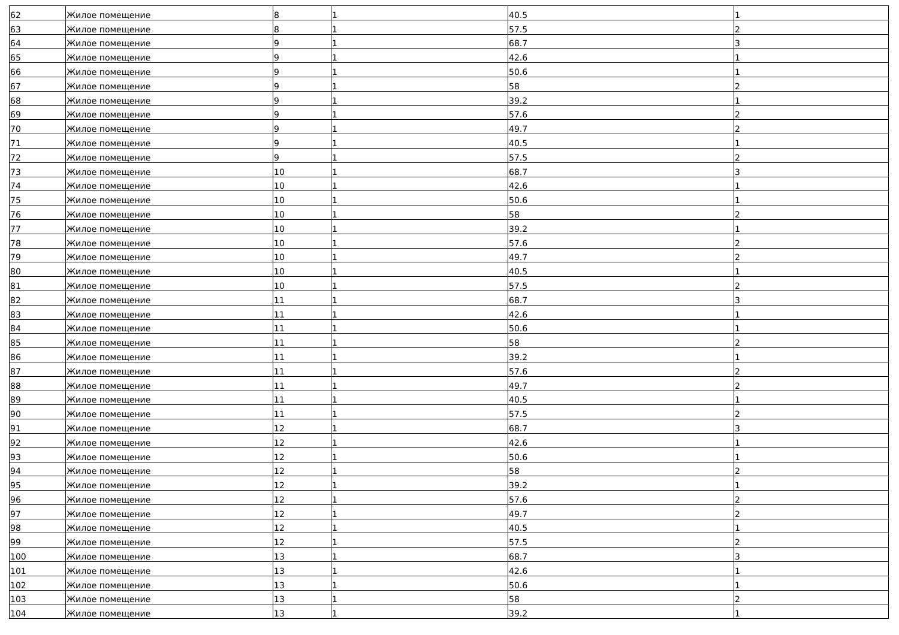| 62 | Жилое помещение | 8 | 1 | 40.5 | 1 |
| 63 | Жилое помещение | 8 | 1 | 57.5 | 2 |
| 64 | Жилое помещение | 9 | 1 | 68.7 | 3 |
| 65 | Жилое помещение | 9 | 1 | 42.6 | 1 |
| 66 | Жилое помещение | 9 | 1 | 50.6 | 1 |
| 67 | Жилое помещение | 9 | 1 | 58 | 2 |
| 68 | Жилое помещение | 9 | 1 | 39.2 | 1 |
| 69 | Жилое помещение | 9 | 1 | 57.6 | 2 |
| 70 | Жилое помещение | 9 | 1 | 49.7 | 2 |
| 71 | Жилое помещение | 9 | 1 | 40.5 | 1 |
| 72 | Жилое помещение | 9 | 1 | 57.5 | 2 |
| 73 | Жилое помещение | 10 | 1 | 68.7 | 3 |
| 74 | Жилое помещение | 10 | 1 | 42.6 | 1 |
| 75 | Жилое помещение | 10 | 1 | 50.6 | 1 |
| 76 | Жилое помещение | 10 | 1 | 58 | 2 |
| 77 | Жилое помещение | 10 | 1 | 39.2 | 1 |
| 78 | Жилое помещение | 10 | 1 | 57.6 | 2 |
| 79 | Жилое помещение | 10 | 1 | 49.7 | 2 |
| 80 | Жилое помещение | 10 | 1 | 40.5 | 1 |
| 81 | Жилое помещение | 10 | 1 | 57.5 | 2 |
| 82 | Жилое помещение | 11 | 1 | 68.7 | 3 |
| 83 | Жилое помещение | 11 | 1 | 42.6 | 1 |
| 84 | Жилое помещение | 11 | 1 | 50.6 | 1 |
| 85 | Жилое помещение | 11 | 1 | 58 | 2 |
| 86 | Жилое помещение | 11 | 1 | 39.2 | 1 |
| 87 | Жилое помещение | 11 | 1 | 57.6 | 2 |
| 88 | Жилое помещение | 11 | 1 | 49.7 | 2 |
| 89 | Жилое помещение | 11 | 1 | 40.5 | 1 |
| 90 | Жилое помещение | 11 | 1 | 57.5 | 2 |
| 91 | Жилое помещение | 12 | 1 | 68.7 | 3 |
| 92 | Жилое помещение | 12 | 1 | 42.6 | 1 |
| 93 | Жилое помещение | 12 | 1 | 50.6 | 1 |
| 94 | Жилое помещение | 12 | 1 | 58 | 2 |
| 95 | Жилое помещение | 12 | 1 | 39.2 | 1 |
| 96 | Жилое помещение | 12 | 1 | 57.6 | 2 |
| 97 | Жилое помещение | 12 | 1 | 49.7 | 2 |
| 98 | Жилое помещение | 12 | 1 | 40.5 | 1 |
| 99 | Жилое помещение | 12 | 1 | 57.5 | 2 |
| 100 | Жилое помещение | 13 | 1 | 68.7 | 3 |
| 101 | Жилое помещение | 13 | 1 | 42.6 | 1 |
| 102 | Жилое помещение | 13 | 1 | 50.6 | 1 |
| 103 | Жилое помещение | 13 | 1 | 58 | 2 |
| 104 | Жилое помещение | 13 | 1 | 39.2 | 1 |